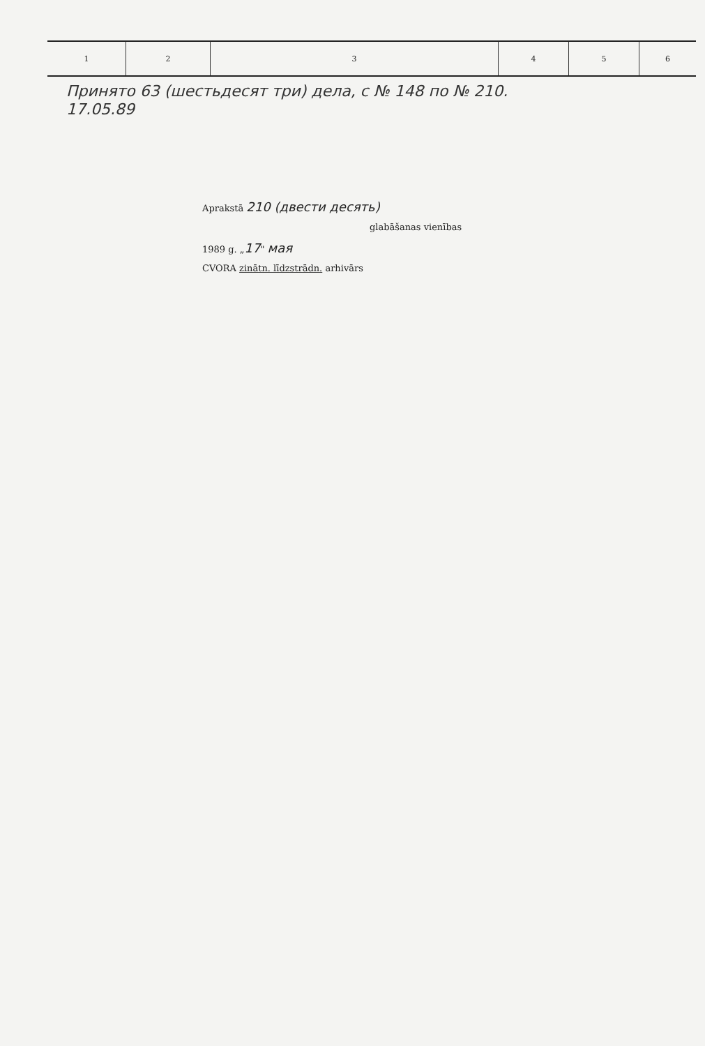| 1 | 2 | 3 | 4 | 5 | 6 |
| --- | --- | --- | --- | --- | --- |
Принято 63 (шестьдесят три) дела, с № 148 по № 210.
17.05.89
Aprakstā 210 (двести десять)
glabāšanas vienības
1989 g. „17" мая
CVORA zinātn. līdzstrādn. arhivārs